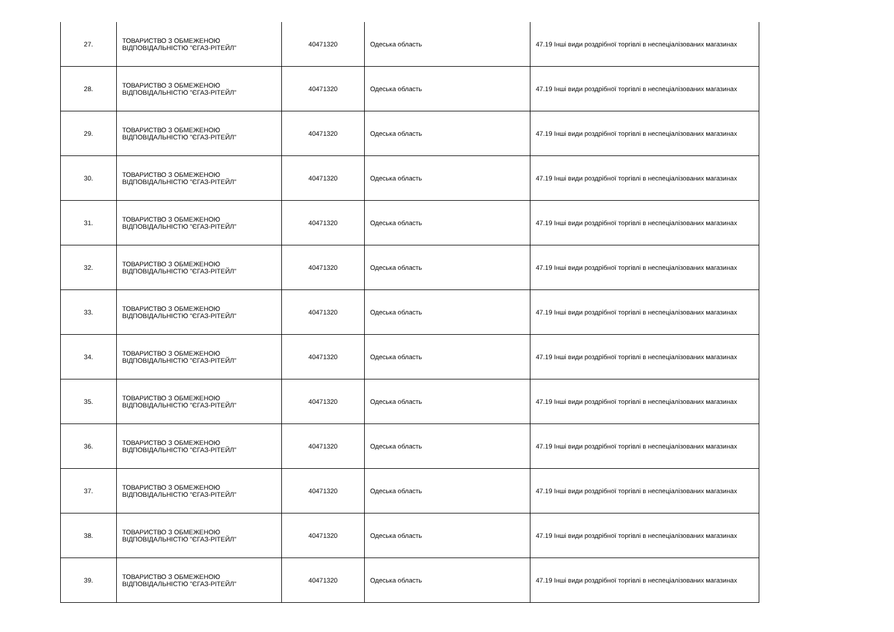| 27. | ТОВАРИСТВО З ОБМЕЖЕНОЮ ВІДПОВІДАЛЬНІСТЮ "ЄГАЗ-РІТЕЙЛ" | 40471320 | Одеська область | 47.19 Інші види роздрібної торгівлі в неспеціалізованих магазинах |
| 28. | ТОВАРИСТВО З ОБМЕЖЕНОЮ ВІДПОВІДАЛЬНІСТЮ "ЄГАЗ-РІТЕЙЛ" | 40471320 | Одеська область | 47.19 Інші види роздрібної торгівлі в неспеціалізованих магазинах |
| 29. | ТОВАРИСТВО З ОБМЕЖЕНОЮ ВІДПОВІДАЛЬНІСТЮ "ЄГАЗ-РІТЕЙЛ" | 40471320 | Одеська область | 47.19 Інші види роздрібної торгівлі в неспеціалізованих магазинах |
| 30. | ТОВАРИСТВО З ОБМЕЖЕНОЮ ВІДПОВІДАЛЬНІСТЮ "ЄГАЗ-РІТЕЙЛ" | 40471320 | Одеська область | 47.19 Інші види роздрібної торгівлі в неспеціалізованих магазинах |
| 31. | ТОВАРИСТВО З ОБМЕЖЕНОЮ ВІДПОВІДАЛЬНІСТЮ "ЄГАЗ-РІТЕЙЛ" | 40471320 | Одеська область | 47.19 Інші види роздрібної торгівлі в неспеціалізованих магазинах |
| 32. | ТОВАРИСТВО З ОБМЕЖЕНОЮ ВІДПОВІДАЛЬНІСТЮ "ЄГАЗ-РІТЕЙЛ" | 40471320 | Одеська область | 47.19 Інші види роздрібної торгівлі в неспеціалізованих магазинах |
| 33. | ТОВАРИСТВО З ОБМЕЖЕНОЮ ВІДПОВІДАЛЬНІСТЮ "ЄГАЗ-РІТЕЙЛ" | 40471320 | Одеська область | 47.19 Інші види роздрібної торгівлі в неспеціалізованих магазинах |
| 34. | ТОВАРИСТВО З ОБМЕЖЕНОЮ ВІДПОВІДАЛЬНІСТЮ "ЄГАЗ-РІТЕЙЛ" | 40471320 | Одеська область | 47.19 Інші види роздрібної торгівлі в неспеціалізованих магазинах |
| 35. | ТОВАРИСТВО З ОБМЕЖЕНОЮ ВІДПОВІДАЛЬНІСТЮ "ЄГАЗ-РІТЕЙЛ" | 40471320 | Одеська область | 47.19 Інші види роздрібної торгівлі в неспеціалізованих магазинах |
| 36. | ТОВАРИСТВО З ОБМЕЖЕНОЮ ВІДПОВІДАЛЬНІСТЮ "ЄГАЗ-РІТЕЙЛ" | 40471320 | Одеська область | 47.19 Інші види роздрібної торгівлі в неспеціалізованих магазинах |
| 37. | ТОВАРИСТВО З ОБМЕЖЕНОЮ ВІДПОВІДАЛЬНІСТЮ "ЄГАЗ-РІТЕЙЛ" | 40471320 | Одеська область | 47.19 Інші види роздрібної торгівлі в неспеціалізованих магазинах |
| 38. | ТОВАРИСТВО З ОБМЕЖЕНОЮ ВІДПОВІДАЛЬНІСТЮ "ЄГАЗ-РІТЕЙЛ" | 40471320 | Одеська область | 47.19 Інші види роздрібної торгівлі в неспеціалізованих магазинах |
| 39. | ТОВАРИСТВО З ОБМЕЖЕНОЮ ВІДПОВІДАЛЬНІСТЮ "ЄГАЗ-РІТЕЙЛ" | 40471320 | Одеська область | 47.19 Інші види роздрібної торгівлі в неспеціалізованих магазинах |